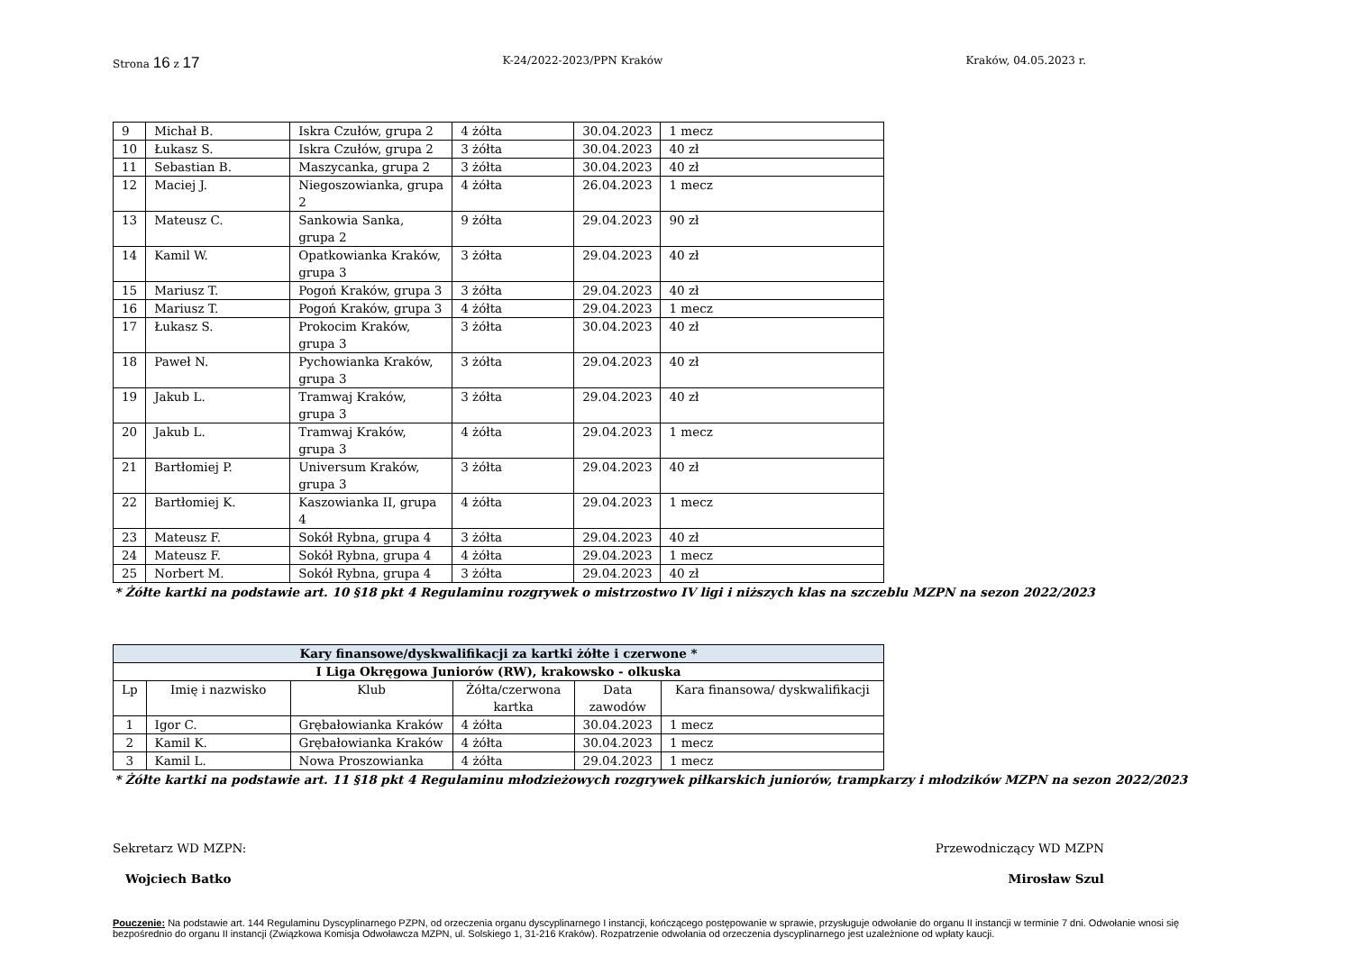Strona 16 z 17
K-24/2022-2023/PPN Kraków Kraków, 04.05.2023 r.
| 9 | Michał B. | Iskra Czułów, grupa 2 | 4 żółta | 30.04.2023 | 1 mecz |
| 10 | Łukasz S. | Iskra Czułów, grupa 2 | 3 żółta | 30.04.2023 | 40 zł |
| 11 | Sebastian B. | Maszycanka, grupa 2 | 3 żółta | 30.04.2023 | 40 zł |
| 12 | Maciej J. | Niegoszowianka, grupa 2 | 4 żółta | 26.04.2023 | 1 mecz |
| 13 | Mateusz C. | Sankowia Sanka, grupa 2 | 9 żółta | 29.04.2023 | 90 zł |
| 14 | Kamil W. | Opatkowianka Kraków, grupa 3 | 3 żółta | 29.04.2023 | 40 zł |
| 15 | Mariusz T. | Pogoń Kraków, grupa 3 | 3 żółta | 29.04.2023 | 40 zł |
| 16 | Mariusz T. | Pogoń Kraków, grupa 3 | 4 żółta | 29.04.2023 | 1 mecz |
| 17 | Łukasz S. | Prokocim Kraków, grupa 3 | 3 żółta | 30.04.2023 | 40 zł |
| 18 | Paweł N. | Pychowianka Kraków, grupa 3 | 3 żółta | 29.04.2023 | 40 zł |
| 19 | Jakub L. | Tramwaj Kraków, grupa 3 | 3 żółta | 29.04.2023 | 40 zł |
| 20 | Jakub L. | Tramwaj Kraków, grupa 3 | 4 żółta | 29.04.2023 | 1 mecz |
| 21 | Bartłomiej P. | Universum Kraków, grupa 3 | 3 żółta | 29.04.2023 | 40 zł |
| 22 | Bartłomiej K. | Kaszowianka II, grupa 4 | 4 żółta | 29.04.2023 | 1 mecz |
| 23 | Mateusz F. | Sokół Rybna, grupa 4 | 3 żółta | 29.04.2023 | 40 zł |
| 24 | Mateusz F. | Sokół Rybna, grupa 4 | 4 żółta | 29.04.2023 | 1 mecz |
| 25 | Norbert M. | Sokół Rybna, grupa 4 | 3 żółta | 29.04.2023 | 40 zł |
* Żółte kartki na podstawie art. 10 §18 pkt 4 Regulaminu rozgrywek o mistrzostwo IV ligi i niższych klas na szczeblu MZPN na sezon 2022/2023
| Kary finansowe/dyskwalifikacji za kartki żółte i czerwone * | | | | | |
| --- | --- | --- | --- | --- | --- |
| I Liga Okręgowa Juniorów (RW), krakowsko - olkuska | | | | | |
| Lp | Imię i nazwisko | Klub | Żółta/czerwona kartka | Data zawodów | Kara finansowa/ dyskwalifikacji |
| 1 | Igor C. | Grębałowianka Kraków | 4 żółta | 30.04.2023 | 1 mecz |
| 2 | Kamil K. | Grębałowianka Kraków | 4 żółta | 30.04.2023 | 1 mecz |
| 3 | Kamil L. | Nowa Proszowianka | 4 żółta | 29.04.2023 | 1 mecz |
* Żółte kartki na podstawie art. 11 §18 pkt 4 Regulaminu młodzieżowych rozgrywek piłkarskich juniorów, trampkarzy i młodzików MZPN na sezon 2022/2023
Sekretarz WD MZPN:
Wojciech Batko
Przewodniczący WD MZPN
Mirosław Szul
Pouczenie: Na podstawie art. 144 Regulaminu Dyscyplinarnego PZPN, od orzeczenia organu dyscyplinarnego I instancji, kończącego postępowanie w sprawie, przysługuje odwołanie do organu II instancji w terminie 7 dni. Odwołanie wnosi się bezpośrednio do organu II instancji (Związkowa Komisja Odwoławcza MZPN, ul. Solskiego 1, 31-216 Kraków). Rozpatrzenie odwołania od orzeczenia dyscyplinarnego jest uzależnione od wpłaty kaucji.